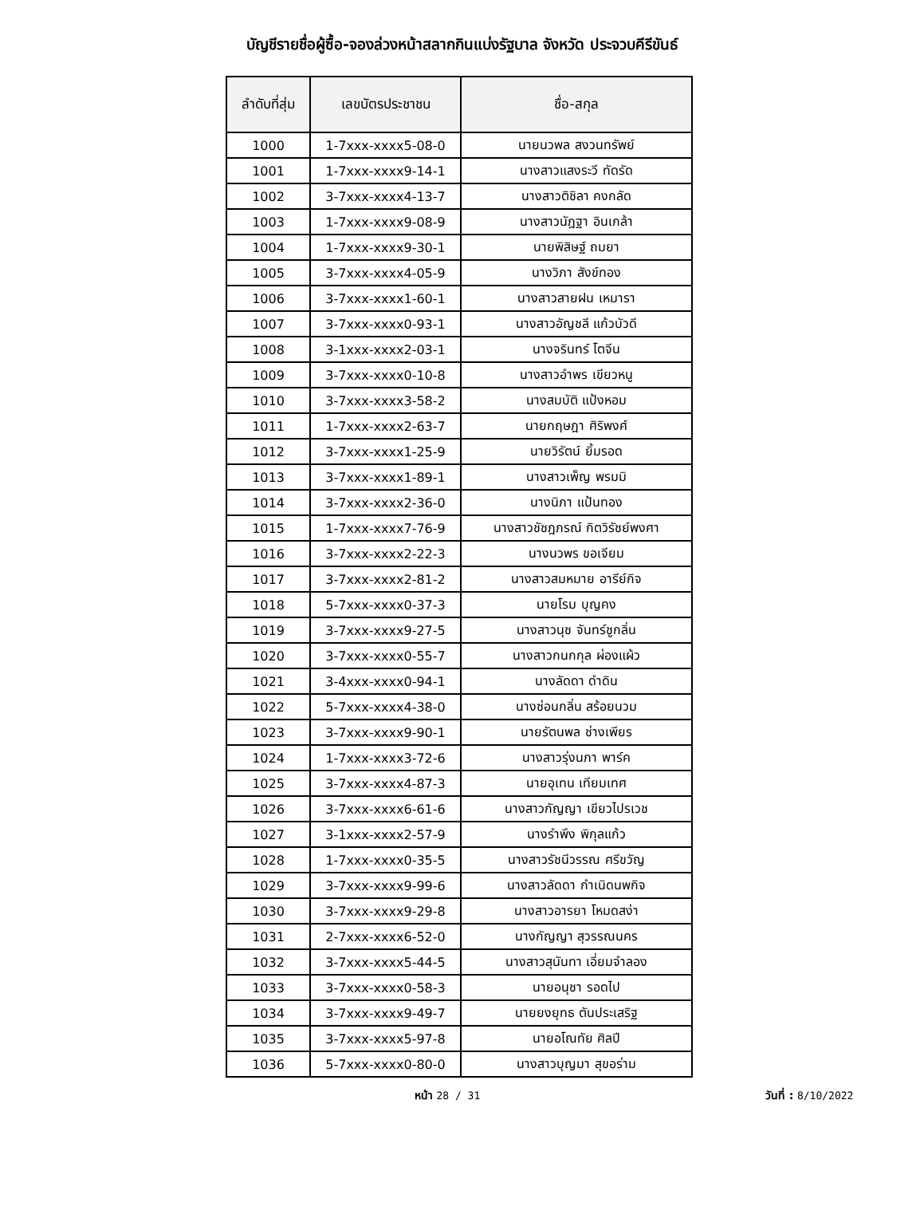บัญชีรายชื่อผู้ซื้อ-จองล่วงหน้าสลากกินแบ่งรัฐบาล จังหวัด ประจวบคีรีขันธ์
| ลำดับที่สุ่ม | เลขบัตรประชาชน | ชื่อ-สกุล |
| --- | --- | --- |
| 1000 | 1-7xxx-xxxx5-08-0 | นายนวพล สงวนทรัพย์ |
| 1001 | 1-7xxx-xxxx9-14-1 | นางสาวแสงระวี ทัดรัด |
| 1002 | 3-7xxx-xxxx4-13-7 | นางสาวติชิลา คงกลัด |
| 1003 | 1-7xxx-xxxx9-08-9 | นางสาวนัฎฐา อินเกล้า |
| 1004 | 1-7xxx-xxxx9-30-1 | นายพิสิษฐ์ ถมยา |
| 1005 | 3-7xxx-xxxx4-05-9 | นางวิภา สังข์ทอง |
| 1006 | 3-7xxx-xxxx1-60-1 | นางสาวสายฝน เหมารา |
| 1007 | 3-7xxx-xxxx0-93-1 | นางสาวอัญชลี แก้วบัวดี |
| 1008 | 3-1xxx-xxxx2-03-1 | นางจรินทร์ โตจีน |
| 1009 | 3-7xxx-xxxx0-10-8 | นางสาวอำพร เขียวหนู |
| 1010 | 3-7xxx-xxxx3-58-2 | นางสมบัติ แป้งหอม |
| 1011 | 1-7xxx-xxxx2-63-7 | นายกฤษฎา ศิริพงศ์ |
| 1012 | 3-7xxx-xxxx1-25-9 | นายวิรัตน์ ยิ้มรอด |
| 1013 | 3-7xxx-xxxx1-89-1 | นางสาวเพ็ญ พรมมิ |
| 1014 | 3-7xxx-xxxx2-36-0 | นางนิภา แป้นทอง |
| 1015 | 1-7xxx-xxxx7-76-9 | นางสาวชัชฎภรณ์ กิตวิรัชย์พงศา |
| 1016 | 3-7xxx-xxxx2-22-3 | นางนวพร ขอเจียม |
| 1017 | 3-7xxx-xxxx2-81-2 | นางสาวสมหมาย อารีย์กิจ |
| 1018 | 5-7xxx-xxxx0-37-3 | นายโรม บุญคง |
| 1019 | 3-7xxx-xxxx9-27-5 | นางสาวนุช จันทร์ชูกลิ่น |
| 1020 | 3-7xxx-xxxx0-55-7 | นางสาวกนกกุล ผ่องแผ้ว |
| 1021 | 3-4xxx-xxxx0-94-1 | นางลัดดา ดำดิน |
| 1022 | 5-7xxx-xxxx4-38-0 | นางซ่อนกลิ่น สร้อยนวม |
| 1023 | 3-7xxx-xxxx9-90-1 | นายรัตนพล ช่างเพียร |
| 1024 | 1-7xxx-xxxx3-72-6 | นางสาวรุ่งนภา พาร์ค |
| 1025 | 3-7xxx-xxxx4-87-3 | นายอุเทน เทียมเทศ |
| 1026 | 3-7xxx-xxxx6-61-6 | นางสาวกัญญา เขียวไปรเวช |
| 1027 | 3-1xxx-xxxx2-57-9 | นางรำพึง พิกุลแก้ว |
| 1028 | 1-7xxx-xxxx0-35-5 | นางสาวรัชนีวรรณ ศรีขวัญ |
| 1029 | 3-7xxx-xxxx9-99-6 | นางสาวลัดดา กำเนิดนพกิจ |
| 1030 | 3-7xxx-xxxx9-29-8 | นางสาวอารยา โหมดสง่า |
| 1031 | 2-7xxx-xxxx6-52-0 | นางกัญญา สุวรรณนคร |
| 1032 | 3-7xxx-xxxx5-44-5 | นางสาวสุนันทา เอี่ยมจำลอง |
| 1033 | 3-7xxx-xxxx0-58-3 | นายอนุชา รอดไป |
| 1034 | 3-7xxx-xxxx9-49-7 | นายยงยุทธ ตันประเสริฐ |
| 1035 | 3-7xxx-xxxx5-97-8 | นายอโณทัย ศิลปี |
| 1036 | 5-7xxx-xxxx0-80-0 | นางสาวบุญมา สุขอร่าม |
หน้า 28 / 31 วันที่ : 8/10/2022